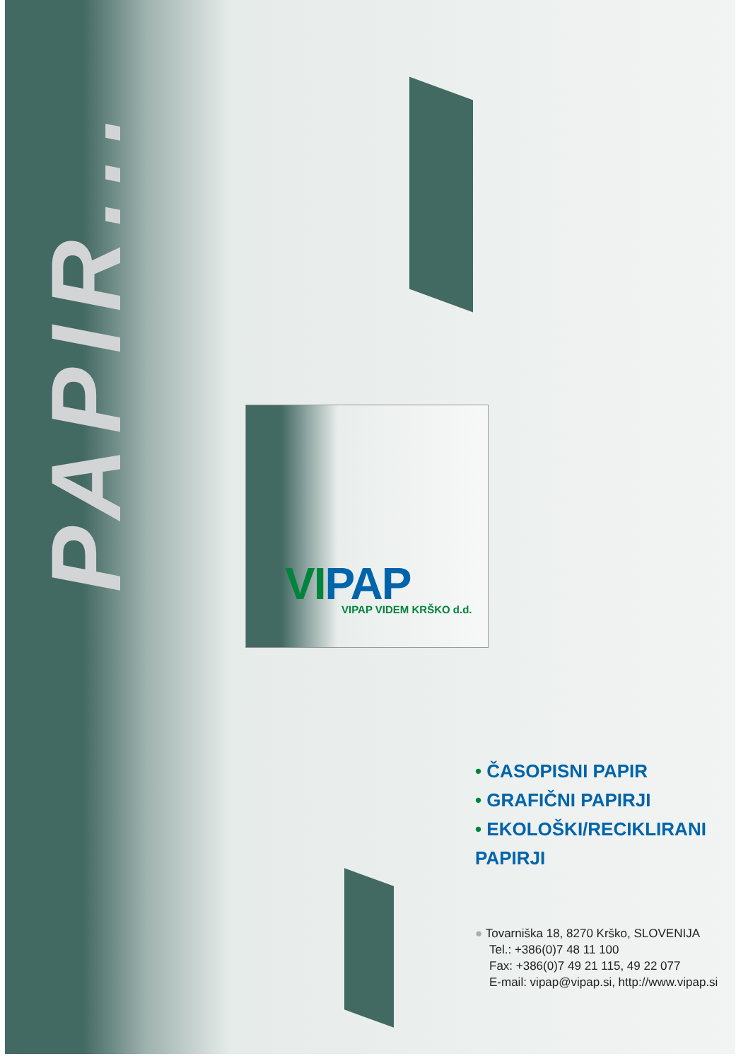PAPIR...
VI PAP VIPAP VIDEM KRŠKO d.d.
• ČASOPISNI PAPIR
• GRAFIČNI PAPIRJI
• EKOLOŠKI/RECIKLIRANI PAPIRJI
● Tovarniška 18, 8270 Krško, SLOVENIJA
Tel.: +386(0)7 48 11 100
Fax: +386(0)7 49 21 115, 49 22 077
E-mail: vipap@vipap.si, http://www.vipap.si